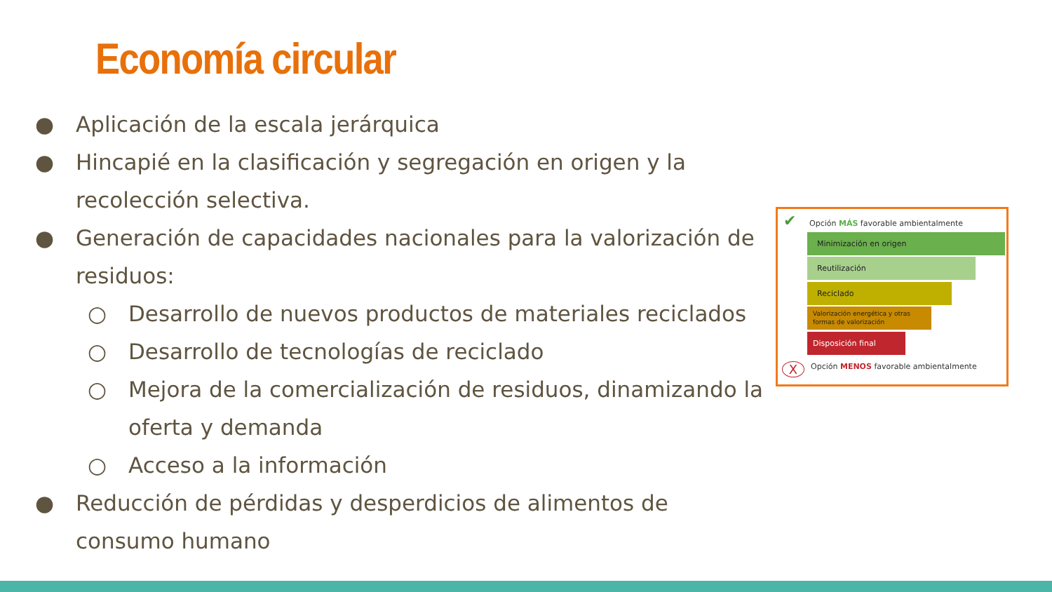Economía circular
● Aplicación de la escala jerárquica
● Hincapié en la clasificación y segregación en origen y la recolección selectiva.
● Generación de capacidades nacionales para la valorización de residuos:
○ Desarrollo de nuevos productos de materiales reciclados
○ Desarrollo de tecnologías de reciclado
○ Mejora de la comercialización de residuos, dinamizando la oferta y demanda
○ Acceso a la información
● Reducción de pérdidas y desperdicios de alimentos de consumo humano
✔
Opción MÁS favorable ambientalmente
Minimización en origen
Reutilización
Reciclado
Valorización energética y otras formas de valorización
Disposición final
X
Opción MENOS favorable ambientalmente